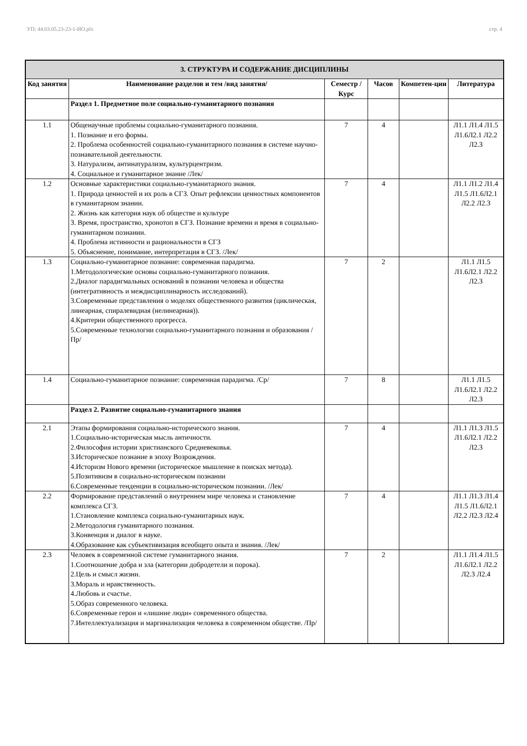УП: 44.03.05.23-23-1-ИО.plx стр. 4
| 3. СТРУКТУРА И СОДЕРЖАНИЕ ДИСЦИПЛИНЫ | | | | | |
| Код занятия | Наименование разделов и тем /вид занятия/ | Семестр / Курс | Часов | Компетен-ции | Литература |
| | Раздел 1. Предметное поле социально-гуманитарного познания | | | | |
| 1.1 | Общенаучные проблемы социально-гуманитарного познания. 1. Познание и его формы. 2. Проблема особенностей социально-гуманитарного познания в системе научно-познавательной деятельности. 3. Натурализм, антинатурализм, культурцентризм. 4. Социальное и гуманитарное знание /Лек/ | 7 | 4 | | Л1.1 Л1.4 Л1.5 Л1.6Л2.1 Л2.2 Л2.3 |
| 1.2 | Основные характеристики социально-гуманитарного знания. 1. Природа ценностей и их роль в СГЗ. Опыт рефлексии ценностных компонентов в гуманитарном знании. 2. Жизнь как категория наук об обществе и культуре 3. Время, пространство, хронотоп в СГЗ. Познание времени и время в социально-гуманитарном познании. 4. Проблема истинности и рациональности в СГЗ 5. Объяснение, понимание, интерпретация в СГЗ. /Лек/ | 7 | 4 | | Л1.1 Л1.2 Л1.4 Л1.5 Л1.6Л2.1 Л2.2 Л2.3 |
| 1.3 | Социально-гуманитарное познание: современная парадигма. 1.Методологические основы социально-гуманитарного познания. 2.Диалог парадигмальных оснований в познании человека и общества (интегративность и междисциплинарность исследований). 3.Современные представления о моделях общественного развития (циклическая, линеарная, спиралевидная (нелинеарная)). 4.Критерии общественного прогресса. 5.Современные технологии социально-гуманитарного познания и образования /Пр/ | 7 | 2 | | Л1.1 Л1.5 Л1.6Л2.1 Л2.2 Л2.3 |
| 1.4 | Социально-гуманитарное познание: современная парадигма. /Ср/ | 7 | 8 | | Л1.1 Л1.5 Л1.6Л2.1 Л2.2 Л2.3 |
| | Раздел 2. Развитие социально-гуманитарного знания | | | | |
| 2.1 | Этапы формирования социально-исторического знания. 1.Социально-историческая мысль античности. 2.Философия истории христианского Средневековья. 3.Историческое познание в эпоху Возрождения. 4.Историзм Нового времени (историческое мышление в поисках метода). 5.Позитивизм в социально-историческом познании 6.Современные тенденции в социально-историческом познании. /Лек/ | 7 | 4 | | Л1.1 Л1.3 Л1.5 Л1.6Л2.1 Л2.2 Л2.3 |
| 2.2 | Формирование представлений о внутреннем мире человека и становление комплекса СГЗ. 1.Становление комплекса социально-гуманитарных наук. 2.Методология гуманитарного познания. 3.Конвенция и диалог в науке. 4.Образование как субъективизация всеобщего опыта и знания. /Лек/ | 7 | 4 | | Л1.1 Л1.3 Л1.4 Л1.5 Л1.6Л2.1 Л2.2 Л2.3 Л2.4 |
| 2.3 | Человек в современной системе гуманитарного знания. 1.Соотношение добра и зла (категории добродетели и порока). 2.Цель и смысл жизни. 3.Мораль и нравственность. 4.Любовь и счастье. 5.Образ современного человека. 6.Современные герои и «лишние люди» современного общества. 7.Интеллектуализация и маргинализация человека в современном обществе. /Пр/ | 7 | 2 | | Л1.1 Л1.4 Л1.5 Л1.6Л2.1 Л2.2 Л2.3 Л2.4 |